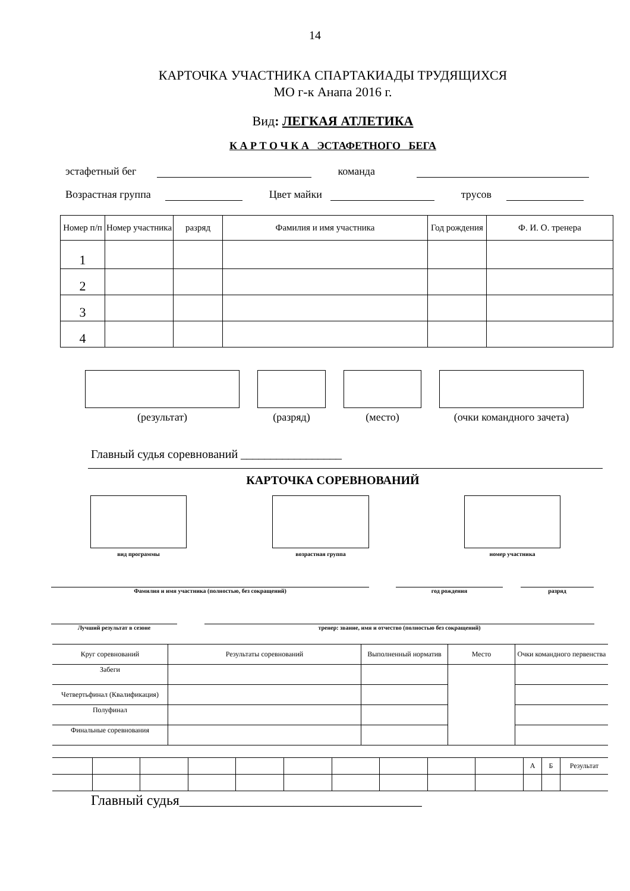14
КАРТОЧКА УЧАСТНИКА СПАРТАКИАДЫ ТРУДЯЩИХСЯ
МО г-к Анапа 2016 г.
Вид: ЛЕГКАЯ АТЛЕТИКА
К А Р Т О Ч К А ЭСТАФЕТНОГО БЕГА
эстафетный бег команда
Возрастная группа Цвет майки трусов
| Номер п/п | Номер участника | разряд | Фамилия и имя участника | Год рождения | Ф. И. О. тренера |
| 1 | | | | | |
| 2 | | | | | |
| 3 | | | | | |
| 4 | | | | | |
(результат) (разряд) (место) (очки командного зачета)
Главный судья соревнований _________________
КАРТОЧКА СОРЕВНОВАНИЙ
вид программы возрастная группа номер участника
Фамилия и имя участника (полностью, без сокращений) год рождения разряд
Лучший результат в сезоне тренер: звание, имя и отчество (полностью без сокращений)
| Круг соревнований | Результаты соревнований | Выполненный норматив | Место | Очки командного первенства |
| Забеги | | | | |
| Четвертьфинал (Квалификация) | | | | |
| Полуфинал | | | | |
| Финальные соревнования | | | | |
| | | | | | | | | | | А | Б | Результат |
Главный судья__________________________________